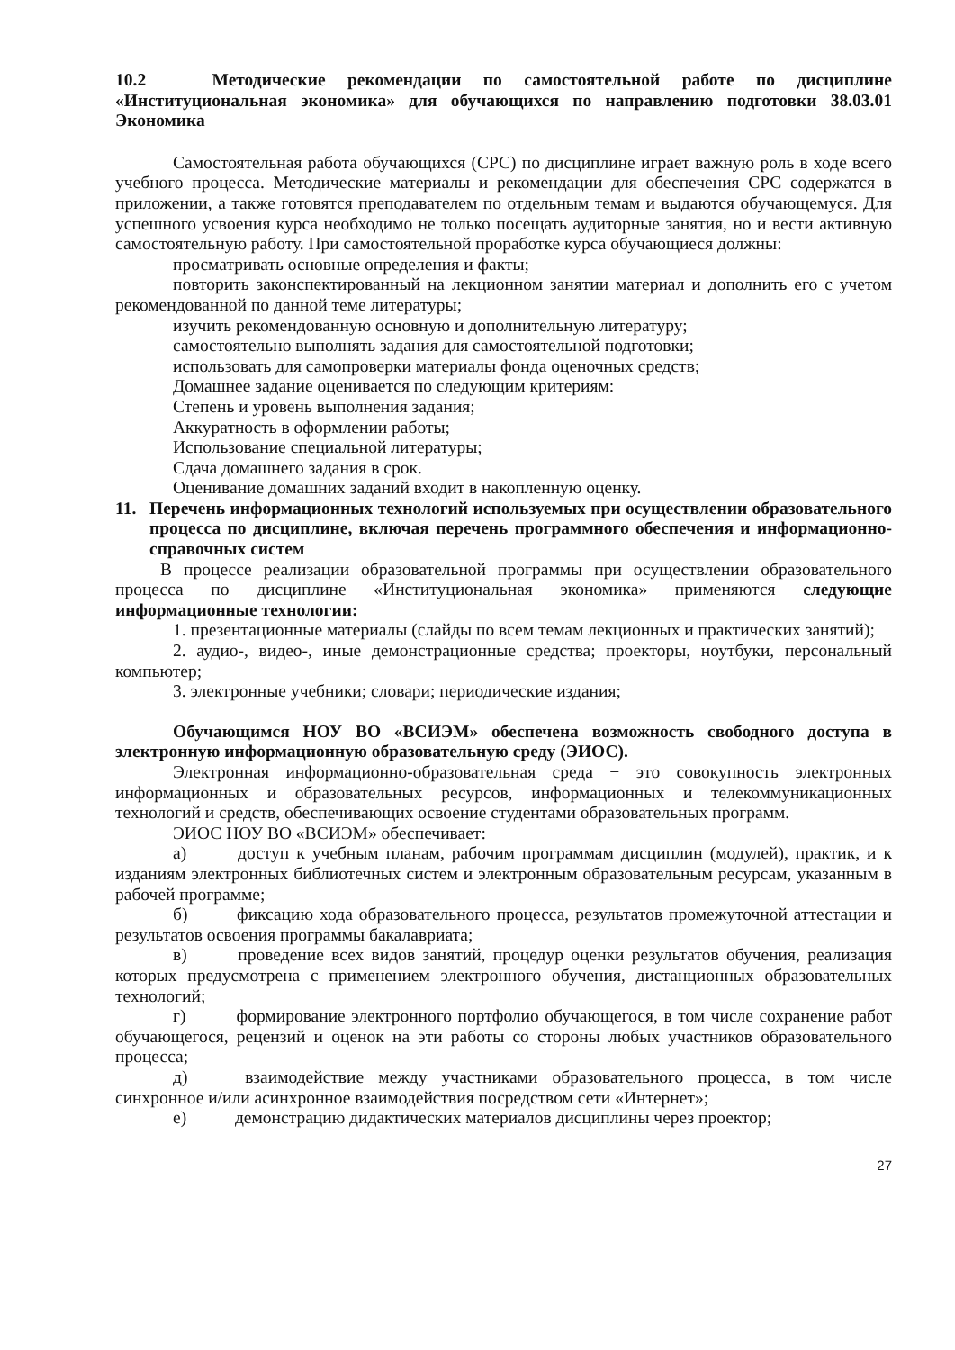10.2 Методические рекомендации по самостоятельной работе по дисциплине «Институциональная экономика» для обучающихся по направлению подготовки 38.03.01 Экономика
Самостоятельная работа обучающихся (СРС) по дисциплине играет важную роль в ходе всего учебного процесса. Методические материалы и рекомендации для обеспечения СРС содержатся в приложении, а также готовятся преподавателем по отдельным темам и выдаются обучающемуся. Для успешного усвоения курса необходимо не только посещать аудиторные занятия, но и вести активную самостоятельную работу. При самостоятельной проработке курса обучающиеся должны:
просматривать основные определения и факты;
повторить законспектированный на лекционном занятии материал и дополнить его с учетом рекомендованной по данной теме литературы;
изучить рекомендованную основную и дополнительную литературу;
самостоятельно выполнять задания для самостоятельной подготовки;
использовать для самопроверки материалы фонда оценочных средств;
Домашнее задание оценивается по следующим критериям:
Степень и уровень выполнения задания;
Аккуратность в оформлении работы;
Использование специальной литературы;
Сдача домашнего задания в срок.
Оценивание домашних заданий входит в накопленную оценку.
11. Перечень информационных технологий используемых при осуществлении образовательного процесса по дисциплине, включая перечень программного обеспечения и информационно-справочных систем
В процессе реализации образовательной программы при осуществлении образовательного процесса по дисциплине «Институциональная экономика» применяются следующие информационные технологии:
1. презентационные материалы (слайды по всем темам лекционных и практических занятий);
2. аудио-, видео-, иные демонстрационные средства; проекторы, ноутбуки, персональный компьютер;
3. электронные учебники; словари; периодические издания;
Обучающимся НОУ ВО «ВСИЭМ» обеспечена возможность свободного доступа в электронную информационную образовательную среду (ЭИОС).
Электронная информационно-образовательная среда − это совокупность электронных информационных и образовательных ресурсов, информационных и телекоммуникационных технологий и средств, обеспечивающих освоение студентами образовательных программ.
ЭИОС НОУ ВО «ВСИЭМ» обеспечивает:
а) доступ к учебным планам, рабочим программам дисциплин (модулей), практик, и к изданиям электронных библиотечных систем и электронным образовательным ресурсам, указанным в рабочей программе;
б) фиксацию хода образовательного процесса, результатов промежуточной аттестации и результатов освоения программы бакалавриата;
в) проведение всех видов занятий, процедур оценки результатов обучения, реализация которых предусмотрена с применением электронного обучения, дистанционных образовательных технологий;
г) формирование электронного портфолио обучающегося, в том числе сохранение работ обучающегося, рецензий и оценок на эти работы со стороны любых участников образовательного процесса;
д) взаимодействие между участниками образовательного процесса, в том числе синхронное и/или асинхронное взаимодействия посредством сети «Интернет»;
е) демонстрацию дидактических материалов дисциплины через проектор;
27